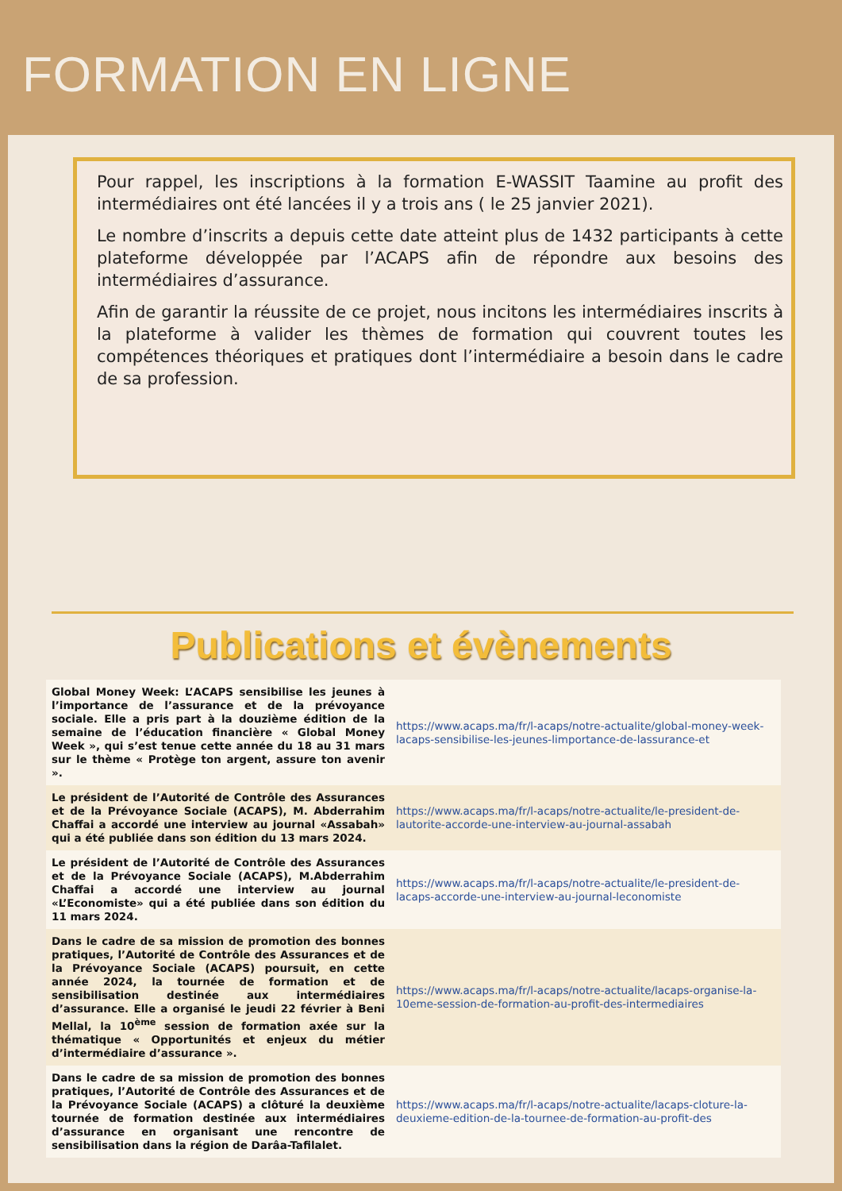FORMATION EN LIGNE
Pour rappel, les inscriptions à la formation E-WASSIT Taamine au profit des intermédiaires ont été lancées il y a trois ans ( le 25 janvier 2021).
Le nombre d’inscrits a depuis cette date atteint plus de 1432 participants à cette plateforme développée par l’ACAPS afin de répondre aux besoins des intermédiaires d’assurance.
Afin de garantir la réussite de ce projet, nous incitons les intermédiaires inscrits à la plateforme à valider les thèmes de formation qui couvrent toutes les compétences théoriques et pratiques dont l’intermédiaire a besoin dans le cadre de sa profession.
Publications et évènements
| Global Money Week: L’ACAPS sensibilise les jeunes à l’importance de l’assurance et de la prévoyance sociale. Elle a pris part à la douzième édition de la semaine de l’éducation financière « Global Money Week », qui s’est tenue cette année du 18 au 31 mars sur le thème « Protège ton argent, assure ton avenir ». | https://www.acaps.ma/fr/l-acaps/notre-actualite/global-money-week-lacaps-sensibilise-les-jeunes-limportance-de-lassurance-et |
| Le président de l’Autorité de Contrôle des Assurances et de la Prévoyance Sociale (ACAPS), M. Abderrahim Chaffai a accordé une interview au journal «Assabah» qui a été publiée dans son édition du 13 mars 2024. | https://www.acaps.ma/fr/l-acaps/notre-actualite/le-president-de-lautorite-accorde-une-interview-au-journal-assabah |
| Le président de l’Autorité de Contrôle des Assurances et de la Prévoyance Sociale (ACAPS), M.Abderrahim Chaffai a accordé une interview au journal «L’Economiste» qui a été publiée dans son édition du 11 mars 2024. | https://www.acaps.ma/fr/l-acaps/notre-actualite/le-president-de-lacaps-accorde-une-interview-au-journal-leconomiste |
| Dans le cadre de sa mission de promotion des bonnes pratiques, l’Autorité de Contrôle des Assurances et de la Prévoyance Sociale (ACAPS) poursuit, en cette année 2024, la tournée de formation et de sensibilisation destinée aux intermédiaires d’assurance. Elle a organisé le jeudi 22 février à Beni Mellal, la 10<sup>ème</sup> session de formation axée sur la thématique « Opportunités et enjeux du métier d’intermédiaire d’assurance ». | https://www.acaps.ma/fr/l-acaps/notre-actualite/lacaps-organise-la-10eme-session-de-formation-au-profit-des-intermediaires |
| Dans le cadre de sa mission de promotion des bonnes pratiques, l’Autorité de Contrôle des Assurances et de la Prévoyance Sociale (ACAPS) a clôturé la deuxième tournée de formation destinée aux intermédiaires d’assurance en organisant une rencontre de sensibilisation dans la région de Darâa-Tafilalet. | https://www.acaps.ma/fr/l-acaps/notre-actualite/lacaps-cloture-la-deuxieme-edition-de-la-tournee-de-formation-au-profit-des |